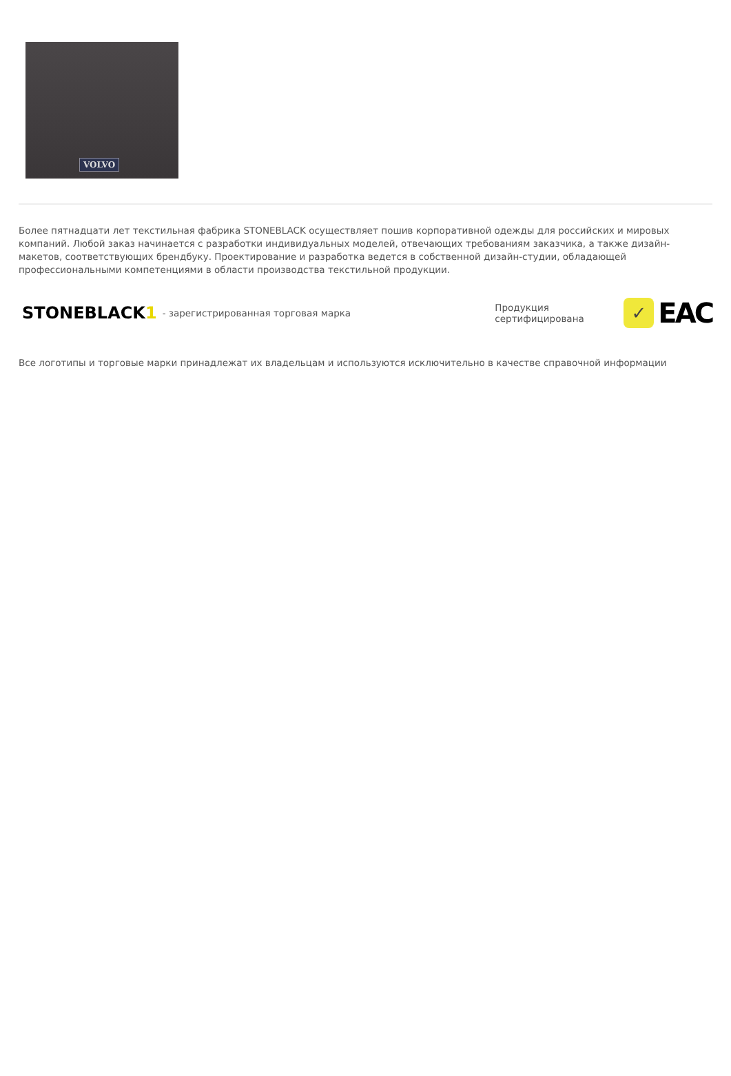VOLVO
Более пятнадцати лет текстильная фабрика STONEBLACK осуществляет пошив корпоративной одежды для российских и мировых компаний. Любой заказ начинается с разработки индивидуальных моделей, отвечающих требованиям заказчика, а также дизайн-макетов, соответствующих брендбуку. Проектирование и разработка ведется в собственной дизайн-студии, обладающей профессиональными компетенциями в области производства текстильной продукции.
STONEBLACK1 - зарегистрированная торговая марка Продукция сертифицирована ✓ EAC
Все логотипы и торговые марки принадлежат их владельцам и используются исключительно в качестве справочной информации